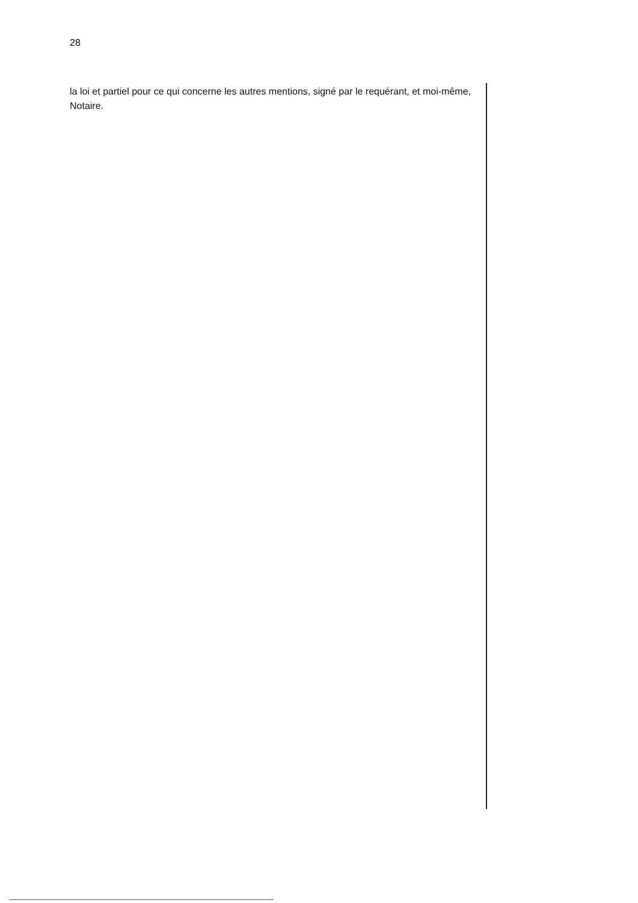28
la loi et partiel pour ce qui concerne les autres mentions, signé par le requérant, et moi-même, Notaire.